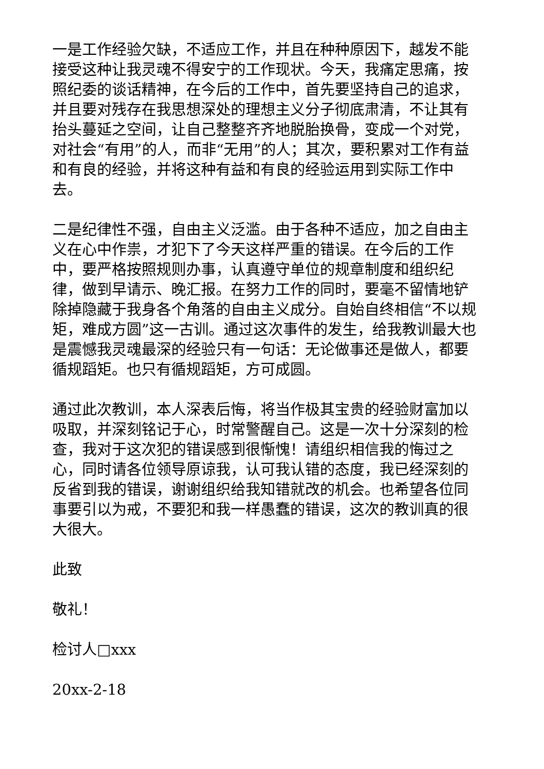一是工作经验欠缺，不适应工作，并且在种种原因下，越发不能接受这种让我灵魂不得安宁的工作现状。今天，我痛定思痛，按照纪委的谈话精神，在今后的工作中，首先要坚持自己的追求，并且要对残存在我思想深处的理想主义分子彻底肃清，不让其有抬头蔓延之空间，让自己整整齐齐地脱胎换骨，变成一个对党，对社会“有用”的人，而非“无用”的人；其次，要积累对工作有益和有良的经验，并将这种有益和有良的经验运用到实际工作中去。
二是纪律性不强，自由主义泛滥。由于各种不适应，加之自由主义在心中作祟，才犯下了今天这样严重的错误。在今后的工作中，要严格按照规则办事，认真遵守单位的规章制度和组织纪律，做到早请示、晚汇报。在努力工作的同时，要毫不留情地铲除掉隐藏于我身各个角落的自由主义成分。自始自终相信“不以规矩，难成方圆”这一古训。通过这次事件的发生，给我教训最大也是震憾我灵魂最深的经验只有一句话：无论做事还是做人，都要循规蹈矩。也只有循规蹈矩，方可成圆。
通过此次教训，本人深表后悔，将当作极其宝贵的经验财富加以吸取，并深刻铭记于心，时常警醒自己。这是一次十分深刻的检查，我对于这次犯的错误感到很惭愧！请组织相信我的悔过之心，同时请各位领导原谅我，认可我认错的态度，我已经深刻的反省到我的错误，谢谢组织给我知错就改的机会。也希望各位同事要引以为戒，不要犯和我一样愚蠢的错误，这次的教训真的很大很大。
此致
敬礼！
检讨人□xxx
20xx-2-18